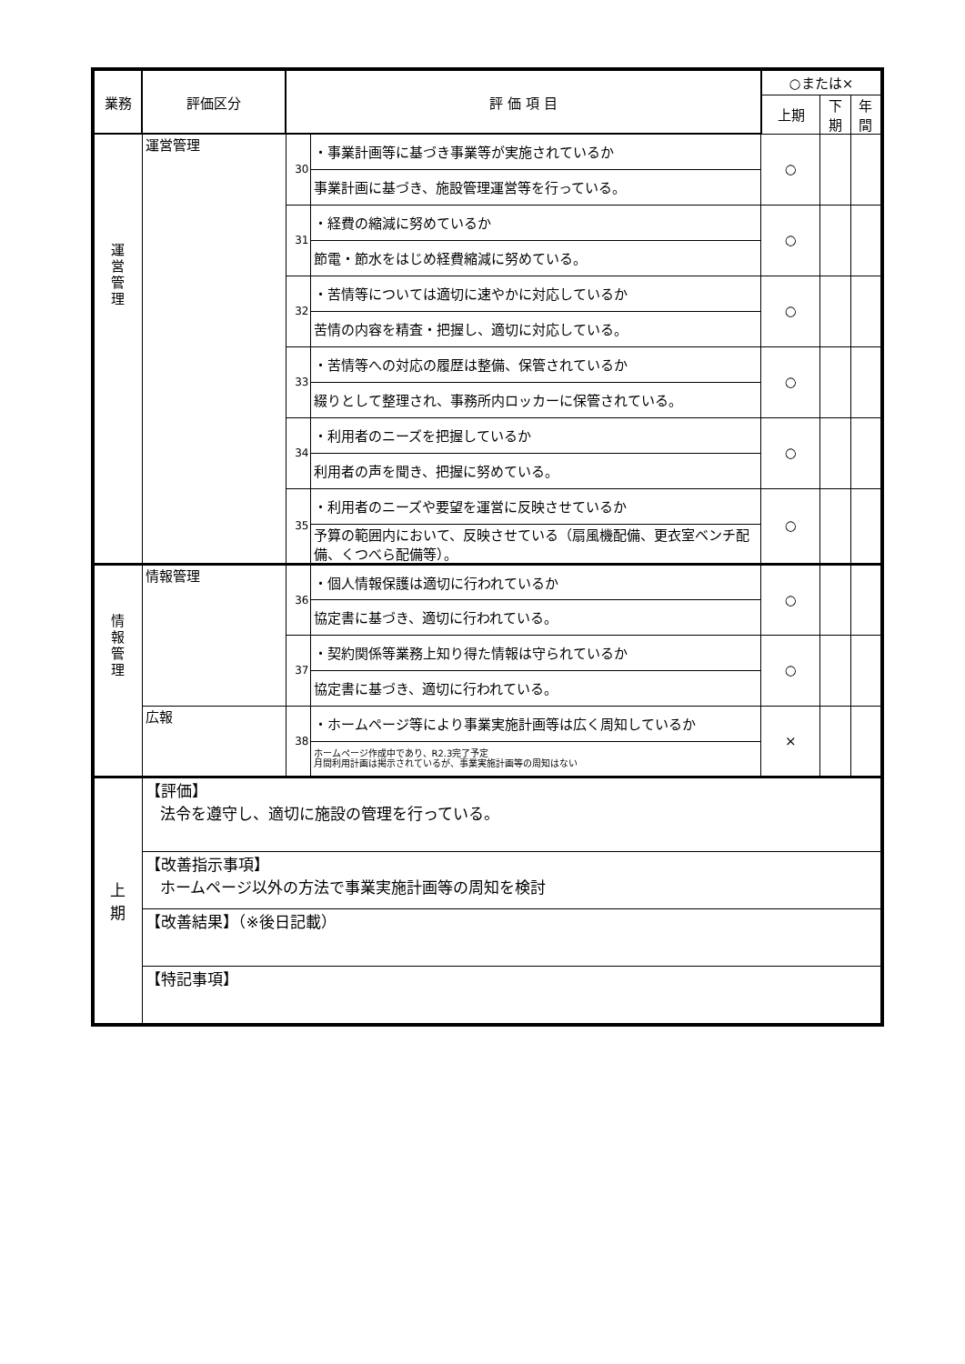| 業務 | 評価区分 | 評 価 項 目 | | ○または× | | |
| --- | --- | --- | --- | --- | --- | --- |
| | | | | 上期 | 下期 | 年間 |
| 運 営 管 理 | 運営管理 | 30 | ・事業計画等に基づき事業等が実施されているか | ○ | | |
| | | | 事業計画に基づき、施設管理運営等を行っている。 | | | |
| | | 31 | ・経費の縮減に努めているか | ○ | | |
| | | | 節電・節水をはじめ経費縮減に努めている。 | | | |
| | | 32 | ・苦情等については適切に速やかに対応しているか | ○ | | |
| | | | 苦情の内容を精査・把握し、適切に対応している。 | | | |
| | | 33 | ・苦情等への対応の履歴は整備、保管されているか | ○ | | |
| | | | 綴りとして整理され、事務所内ロッカーに保管されている。 | | | |
| | | 34 | ・利用者のニーズを把握しているか | ○ | | |
| | | | 利用者の声を聞き、把握に努めている。 | | | |
| | | 35 | ・利用者のニーズや要望を運営に反映させているか | ○ | | |
| | | | 予算の範囲内において、反映させている（扇風機配備、更衣室ベンチ配備、くつべら配備等）。 | | | |
| 情 報 管 理 | 情報管理 | 36 | ・個人情報保護は適切に行われているか | ○ | | |
| | | | 協定書に基づき、適切に行われている。 | | | |
| | | 37 | ・契約関係等業務上知り得た情報は守られているか | ○ | | |
| | | | 協定書に基づき、適切に行われている。 | | | |
| | 広報 | 38 | ・ホームページ等により事業実施計画等は広く周知しているか | × | | |
| | | | ホームページ作成中であり、R2.3完了予定 月間利用計画は掲示されているが、事業実施計画等の周知はない | | | |
| 上 期 | 【評価】 法令を遵守し、適切に施設の管理を行っている。 | | | | | |
| | 【改善指示事項】 ホームページ以外の方法で事業実施計画等の周知を検討 | | | | | |
| | 【改善結果】（※後日記載） | | | | | |
| | 【特記事項】 | | | | | |